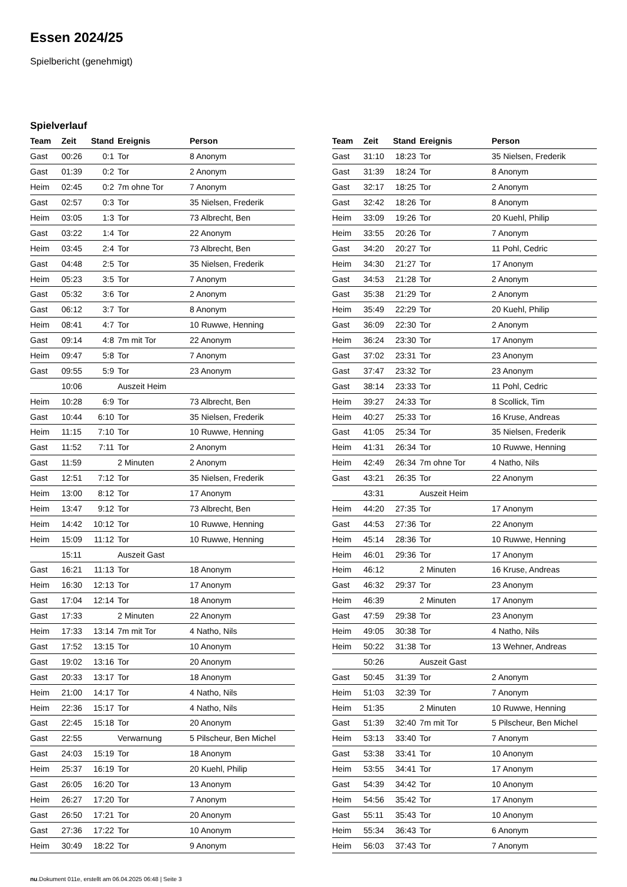Essen 2024/25
Spielbericht (genehmigt)
Spielverlauf
| Team | Zeit | Stand | Ereignis | Person |
| --- | --- | --- | --- | --- |
| Gast | 00:26 | 0:1 | Tor | 8 Anonym |
| Gast | 01:39 | 0:2 | Tor | 2 Anonym |
| Heim | 02:45 | 0:2 | 7m ohne Tor | 7 Anonym |
| Gast | 02:57 | 0:3 | Tor | 35 Nielsen, Frederik |
| Heim | 03:05 | 1:3 | Tor | 73 Albrecht, Ben |
| Gast | 03:22 | 1:4 | Tor | 22 Anonym |
| Heim | 03:45 | 2:4 | Tor | 73 Albrecht, Ben |
| Gast | 04:48 | 2:5 | Tor | 35 Nielsen, Frederik |
| Heim | 05:23 | 3:5 | Tor | 7 Anonym |
| Gast | 05:32 | 3:6 | Tor | 2 Anonym |
| Gast | 06:12 | 3:7 | Tor | 8 Anonym |
| Heim | 08:41 | 4:7 | Tor | 10 Ruwwe, Henning |
| Gast | 09:14 | 4:8 | 7m mit Tor | 22 Anonym |
| Heim | 09:47 | 5:8 | Tor | 7 Anonym |
| Gast | 09:55 | 5:9 | Tor | 23 Anonym |
| | 10:06 | | Auszeit Heim | |
| Heim | 10:28 | 6:9 | Tor | 73 Albrecht, Ben |
| Gast | 10:44 | 6:10 | Tor | 35 Nielsen, Frederik |
| Heim | 11:15 | 7:10 | Tor | 10 Ruwwe, Henning |
| Gast | 11:52 | 7:11 | Tor | 2 Anonym |
| Gast | 11:59 | | 2 Minuten | 2 Anonym |
| Gast | 12:51 | 7:12 | Tor | 35 Nielsen, Frederik |
| Heim | 13:00 | 8:12 | Tor | 17 Anonym |
| Heim | 13:47 | 9:12 | Tor | 73 Albrecht, Ben |
| Heim | 14:42 | 10:12 | Tor | 10 Ruwwe, Henning |
| Heim | 15:09 | 11:12 | Tor | 10 Ruwwe, Henning |
| | 15:11 | | Auszeit Gast | |
| Gast | 16:21 | 11:13 | Tor | 18 Anonym |
| Heim | 16:30 | 12:13 | Tor | 17 Anonym |
| Gast | 17:04 | 12:14 | Tor | 18 Anonym |
| Gast | 17:33 | | 2 Minuten | 22 Anonym |
| Heim | 17:33 | 13:14 | 7m mit Tor | 4 Natho, Nils |
| Gast | 17:52 | 13:15 | Tor | 10 Anonym |
| Gast | 19:02 | 13:16 | Tor | 20 Anonym |
| Gast | 20:33 | 13:17 | Tor | 18 Anonym |
| Heim | 21:00 | 14:17 | Tor | 4 Natho, Nils |
| Heim | 22:36 | 15:17 | Tor | 4 Natho, Nils |
| Gast | 22:45 | 15:18 | Tor | 20 Anonym |
| Gast | 22:55 | | Verwarnung | 5 Pilscheur, Ben Michel |
| Gast | 24:03 | 15:19 | Tor | 18 Anonym |
| Heim | 25:37 | 16:19 | Tor | 20 Kuehl, Philip |
| Gast | 26:05 | 16:20 | Tor | 13 Anonym |
| Heim | 26:27 | 17:20 | Tor | 7 Anonym |
| Gast | 26:50 | 17:21 | Tor | 20 Anonym |
| Gast | 27:36 | 17:22 | Tor | 10 Anonym |
| Heim | 30:49 | 18:22 | Tor | 9 Anonym |
| Team | Zeit | Stand | Ereignis | Person |
| --- | --- | --- | --- | --- |
| Gast | 31:10 | 18:23 | Tor | 35 Nielsen, Frederik |
| Gast | 31:39 | 18:24 | Tor | 8 Anonym |
| Gast | 32:17 | 18:25 | Tor | 2 Anonym |
| Gast | 32:42 | 18:26 | Tor | 8 Anonym |
| Heim | 33:09 | 19:26 | Tor | 20 Kuehl, Philip |
| Heim | 33:55 | 20:26 | Tor | 7 Anonym |
| Gast | 34:20 | 20:27 | Tor | 11 Pohl, Cedric |
| Heim | 34:30 | 21:27 | Tor | 17 Anonym |
| Gast | 34:53 | 21:28 | Tor | 2 Anonym |
| Gast | 35:38 | 21:29 | Tor | 2 Anonym |
| Heim | 35:49 | 22:29 | Tor | 20 Kuehl, Philip |
| Gast | 36:09 | 22:30 | Tor | 2 Anonym |
| Heim | 36:24 | 23:30 | Tor | 17 Anonym |
| Gast | 37:02 | 23:31 | Tor | 23 Anonym |
| Gast | 37:47 | 23:32 | Tor | 23 Anonym |
| Gast | 38:14 | 23:33 | Tor | 11 Pohl, Cedric |
| Heim | 39:27 | 24:33 | Tor | 8 Scollick, Tim |
| Heim | 40:27 | 25:33 | Tor | 16 Kruse, Andreas |
| Gast | 41:05 | 25:34 | Tor | 35 Nielsen, Frederik |
| Heim | 41:31 | 26:34 | Tor | 10 Ruwwe, Henning |
| Heim | 42:49 | 26:34 | 7m ohne Tor | 4 Natho, Nils |
| Gast | 43:21 | 26:35 | Tor | 22 Anonym |
| | 43:31 | | Auszeit Heim | |
| Heim | 44:20 | 27:35 | Tor | 17 Anonym |
| Gast | 44:53 | 27:36 | Tor | 22 Anonym |
| Heim | 45:14 | 28:36 | Tor | 10 Ruwwe, Henning |
| Heim | 46:01 | 29:36 | Tor | 17 Anonym |
| Heim | 46:12 | | 2 Minuten | 16 Kruse, Andreas |
| Gast | 46:32 | 29:37 | Tor | 23 Anonym |
| Heim | 46:39 | | 2 Minuten | 17 Anonym |
| Gast | 47:59 | 29:38 | Tor | 23 Anonym |
| Heim | 49:05 | 30:38 | Tor | 4 Natho, Nils |
| Heim | 50:22 | 31:38 | Tor | 13 Wehner, Andreas |
| | 50:26 | | Auszeit Gast | |
| Gast | 50:45 | 31:39 | Tor | 2 Anonym |
| Heim | 51:03 | 32:39 | Tor | 7 Anonym |
| Heim | 51:35 | | 2 Minuten | 10 Ruwwe, Henning |
| Gast | 51:39 | 32:40 | 7m mit Tor | 5 Pilscheur, Ben Michel |
| Heim | 53:13 | 33:40 | Tor | 7 Anonym |
| Gast | 53:38 | 33:41 | Tor | 10 Anonym |
| Heim | 53:55 | 34:41 | Tor | 17 Anonym |
| Gast | 54:39 | 34:42 | Tor | 10 Anonym |
| Heim | 54:56 | 35:42 | Tor | 17 Anonym |
| Gast | 55:11 | 35:43 | Tor | 10 Anonym |
| Heim | 55:34 | 36:43 | Tor | 6 Anonym |
| Heim | 56:03 | 37:43 | Tor | 7 Anonym |
nu.Dokument 011e, erstellt am 06.04.2025 06:48 | Seite 3